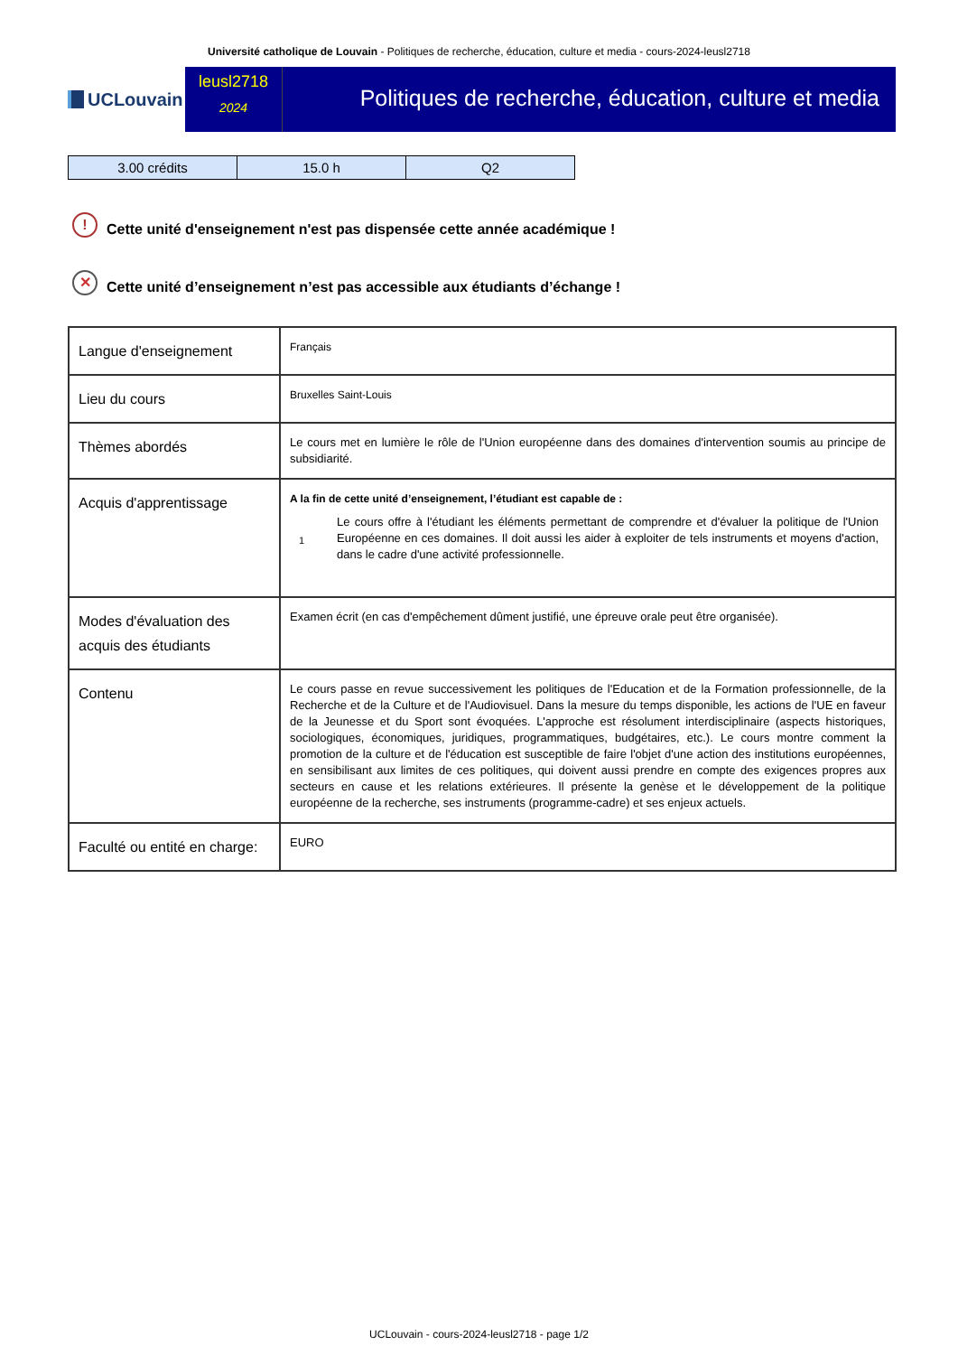Université catholique de Louvain - Politiques de recherche, éducation, culture et media - cours-2024-leusl2718
UCLouvain
leusl2718
2024
Politiques de recherche, éducation, culture et media
| 3.00 crédits | 15.0 h | Q2 |
!
Cette unité d'enseignement n'est pas dispensée cette année académique !
✕
Cette unité d’enseignement n’est pas accessible aux étudiants d’échange !
| Langue d'enseignement | Français |
| Lieu du cours | Bruxelles Saint-Louis |
| Thèmes abordés | Le cours met en lumière le rôle de l'Union européenne dans des domaines d'intervention soumis au principe de subsidiarité. |
| Acquis d'apprentissage | A la fin de cette unité d’enseignement, l’étudiant est capable de : 1 Le cours offre à l'étudiant les éléments permettant de comprendre et d'évaluer la politique de l'Union Européenne en ces domaines. Il doit aussi les aider à exploiter de tels instruments et moyens d'action, dans le cadre d'une activité professionnelle. |
| Modes d'évaluation des acquis des étudiants | Examen écrit (en cas d'empêchement dûment justifié, une épreuve orale peut être organisée). |
| Contenu | Le cours passe en revue successivement les politiques de l'Education et de la Formation professionnelle, de la Recherche et de la Culture et de l'Audiovisuel. Dans la mesure du temps disponible, les actions de l'UE en faveur de la Jeunesse et du Sport sont évoquées. L'approche est résolument interdisciplinaire (aspects historiques, sociologiques, économiques, juridiques, programmatiques, budgétaires, etc.). Le cours montre comment la promotion de la culture et de l'éducation est susceptible de faire l'objet d'une action des institutions européennes, en sensibilisant aux limites de ces politiques, qui doivent aussi prendre en compte des exigences propres aux secteurs en cause et les relations extérieures. Il présente la genèse et le développement de la politique européenne de la recherche, ses instruments (programme-cadre) et ses enjeux actuels. |
| Faculté ou entité en charge: | EURO |
UCLouvain - cours-2024-leusl2718 - page 1/2